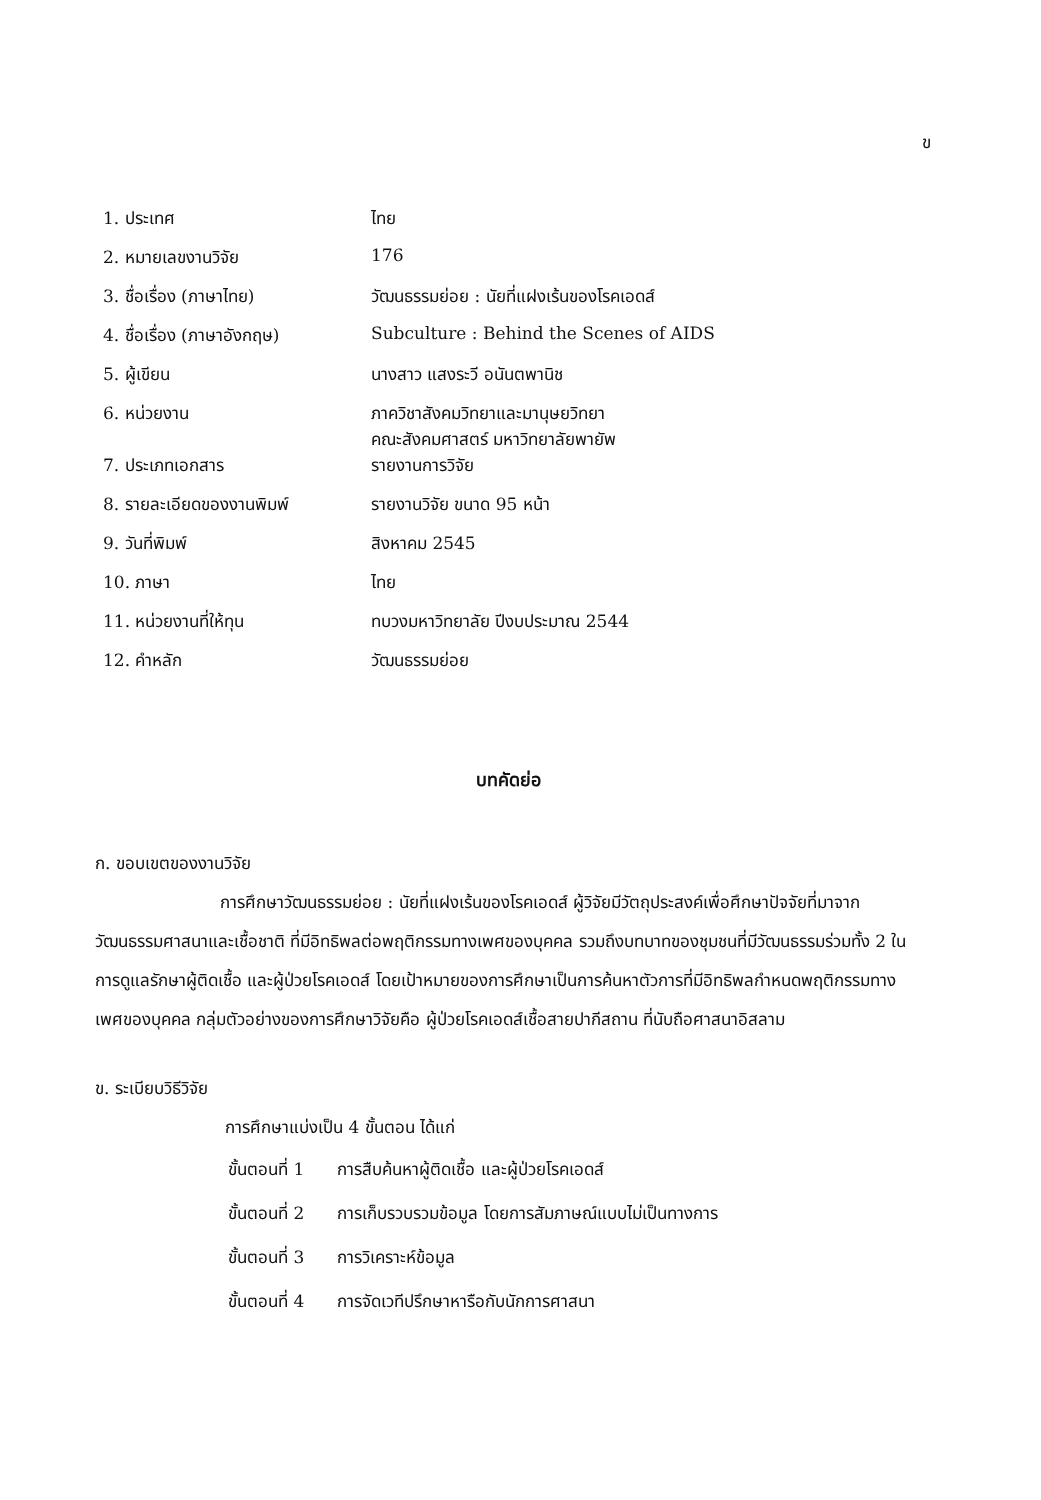ข
| 1. ประเทศ | ไทย |
| 2. หมายเลขงานวิจัย | 176 |
| 3. ชื่อเรื่อง (ภาษาไทย) | วัฒนธรรมย่อย : นัยที่แฝงเร้นของโรคเอดส์ |
| 4. ชื่อเรื่อง (ภาษาอังกฤษ) | Subculture : Behind the Scenes of AIDS |
| 5. ผู้เขียน | นางสาว แสงระวี อนันตพานิช |
| 6. หน่วยงาน | ภาควิชาสังคมวิทยาและมานุษยวิทยา คณะสังคมศาสตร์ มหาวิทยาลัยพายัพ |
| 7. ประเภทเอกสาร | รายงานการวิจัย |
| 8. รายละเอียดของงานพิมพ์ | รายงานวิจัย ขนาด 95 หน้า |
| 9. วันที่พิมพ์ | สิงหาคม 2545 |
| 10. ภาษา | ไทย |
| 11. หน่วยงานที่ให้ทุน | ทบวงมหาวิทยาลัย ปีงบประมาณ 2544 |
| 12. คำหลัก | วัฒนธรรมย่อย |
บทคัดย่อ
ก. ขอบเขตของงานวิจัย
การศึกษาวัฒนธรรมย่อย : นัยที่แฝงเร้นของโรคเอดส์ ผู้วิจัยมีวัตถุประสงค์เพื่อศึกษาปัจจัยที่มาจากวัฒนธรรมศาสนาและเชื้อชาติ ที่มีอิทธิพลต่อพฤติกรรมทางเพศของบุคคล รวมถึงบทบาทของชุมชนที่มีวัฒนธรรมร่วมทั้ง 2 ในการดูแลรักษาผู้ติดเชื้อ และผู้ป่วยโรคเอดส์ โดยเป้าหมายของการศึกษาเป็นการค้นหาตัวการที่มีอิทธิพลกำหนดพฤติกรรมทางเพศของบุคคล กลุ่มตัวอย่างของการศึกษาวิจัยคือ ผู้ป่วยโรคเอดส์เชื้อสายปากีสถาน ที่นับถือศาสนาอิสลาม
ข. ระเบียบวิธีวิจัย
การศึกษาแบ่งเป็น 4 ขั้นตอน ได้แก่
| ขั้นตอนที่ 1 | การสืบค้นหาผู้ติดเชื้อ และผู้ป่วยโรคเอดส์ |
| ขั้นตอนที่ 2 | การเก็บรวบรวมข้อมูล โดยการสัมภาษณ์แบบไม่เป็นทางการ |
| ขั้นตอนที่ 3 | การวิเคราะห์ข้อมูล |
| ขั้นตอนที่ 4 | การจัดเวทีปรึกษาหารือกับนักการศาสนา |